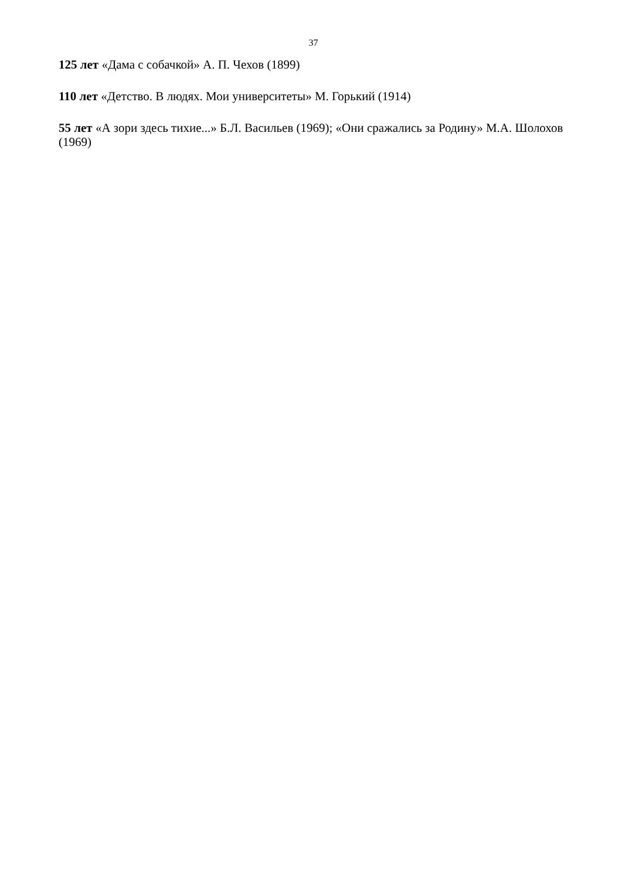37
125 лет «Дама с собачкой» А. П. Чехов (1899)
110 лет «Детство. В людях. Мои университеты» М. Горький (1914)
55 лет «А зори здесь тихие...» Б.Л. Васильев (1969); «Они сражались за Родину» М.А. Шолохов (1969)